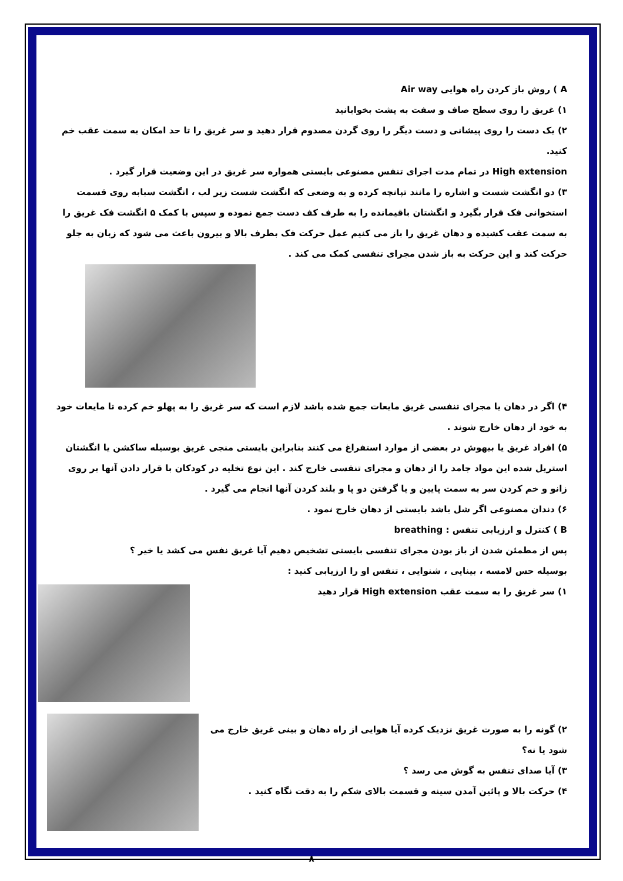A ) روش باز کردن راه هوایی Air way
۱) غریق را روی سطح صاف و سفت به پشت بخوابانید
۲) یک دست را روی پیشانی و دست دیگر را روی گردن مصدوم قرار دهید و سر غریق را تا حد امکان به سمت عقب خم کنید.
High extension در تمام مدت اجرای تنفس مصنوعی بایستی همواره سر غریق در این وضعیت قرار گیرد .
۳) دو انگشت شست و اشاره را مانند تپانچه کرده و به وضعی که انگشت شست زیر لب ، انگشت سبابه روی قسمت استخوانی فک قرار بگیرد و انگشتان باقیمانده را به طرف کف دست جمع نموده و سپس با کمک ۵ انگشت فک غریق را به سمت عقب کشیده و دهان غریق را باز می کنیم عمل حرکت فک بطرف بالا و بیرون باعث می شود که زبان به جلو حرکت کند و این حرکت به باز شدن مجرای تنفسی کمک می کند .
۴) اگر در دهان یا مجرای تنفسی غریق مایعات جمع شده باشد لازم است که سر غریق را به پهلو خم کرده تا مایعات خود به خود از دهان خارج شوند .
۵) افراد غریق یا بیهوش در بعضی از موارد استفراغ می کنند بنابراین بایستی منجی غریق بوسیله ساکشن یا انگشتان استریل شده این مواد جامد را از دهان و مجرای تنفسی خارج کند . این نوع تخلیه در کودکان با قرار دادن آنها بر روی زانو و خم کردن سر به سمت پایین و یا گرفتن دو پا و بلند کردن آنها انجام می گیرد .
۶) دندان مصنوعی اگر شل باشد بایستی از دهان خارج نمود .
B ) کنترل و ارزیابی تنفس : breathing
پس از مطمئن شدن از باز بودن مجرای تنفسی بایستی تشخیص دهیم آیا غریق نفس می کشد یا خیر ؟
بوسیله حس لامسه ، بینایی ، شنوایی ، تنفس او را ارزیابی کنید :
۱) سر غریق را به سمت عقب High extension قرار دهید
۲) گونه را به صورت غریق نزدیک کرده آیا هوایی از راه دهان و بینی غریق خارج می شود یا نه؟
۳) آیا صدای تنفس به گوش می رسد ؟
۴) حرکت بالا و پائین آمدن سینه و قسمت بالای شکم را به دقت نگاه کنید .
۸